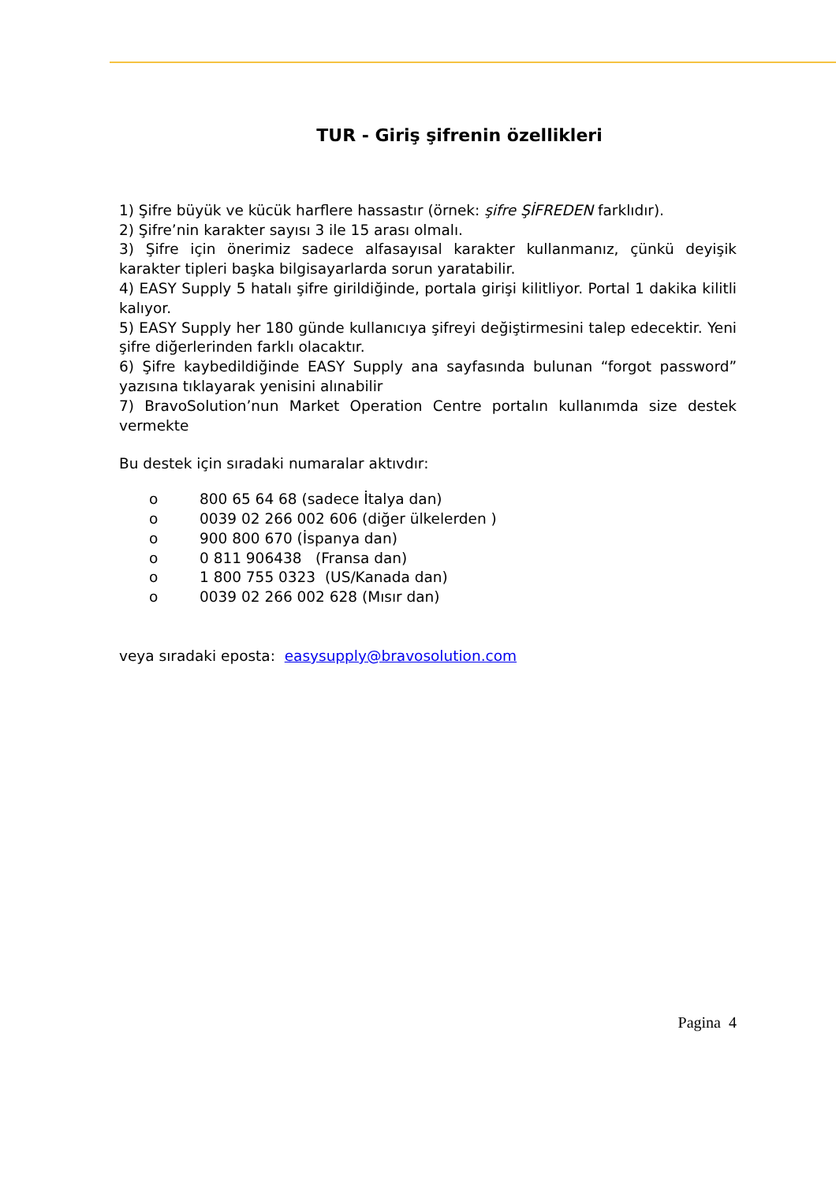TUR - Giriş şifrenin özellikleri
1) Şifre büyük ve kücük harflere hassastır (örnek: şifre ŞİFREDEN farklıdır).
2) Şifre’nin karakter sayısı 3 ile 15 arası olmalı.
3) Şifre için önerimiz sadece alfasayısal karakter kullanmanız, çünkü deyişik karakter tipleri başka bilgisayarlarda sorun yaratabilir.
4) EASY Supply 5 hatalı şifre girildiğinde, portala girişi kilitliyor. Portal 1 dakika kilitli kalıyor.
5) EASY Supply her 180 günde kullanıcıya şifreyi değiştirmesini talep edecektir. Yeni şifre diğerlerinden farklı olacaktır.
6) Şifre kaybedildiğinde EASY Supply ana sayfasında bulunan “forgot password” yazısına tıklayarak yenisini alınabilir
7) BravoSolution’nun Market Operation Centre portalın kullanımda size destek vermekte
Bu destek için sıradaki numaralar aktıvdır:
o 800 65 64 68 (sadece İtalya dan)
o 0039 02 266 002 606 (diğer ülkelerden )
o 900 800 670 (İspanya dan)
o 0 811 906438 (Fransa dan)
o 1 800 755 0323 (US/Kanada dan)
o 0039 02 266 002 628 (Mısır dan)
veya sıradaki eposta: easysupply@bravosolution.com
Pagina 4